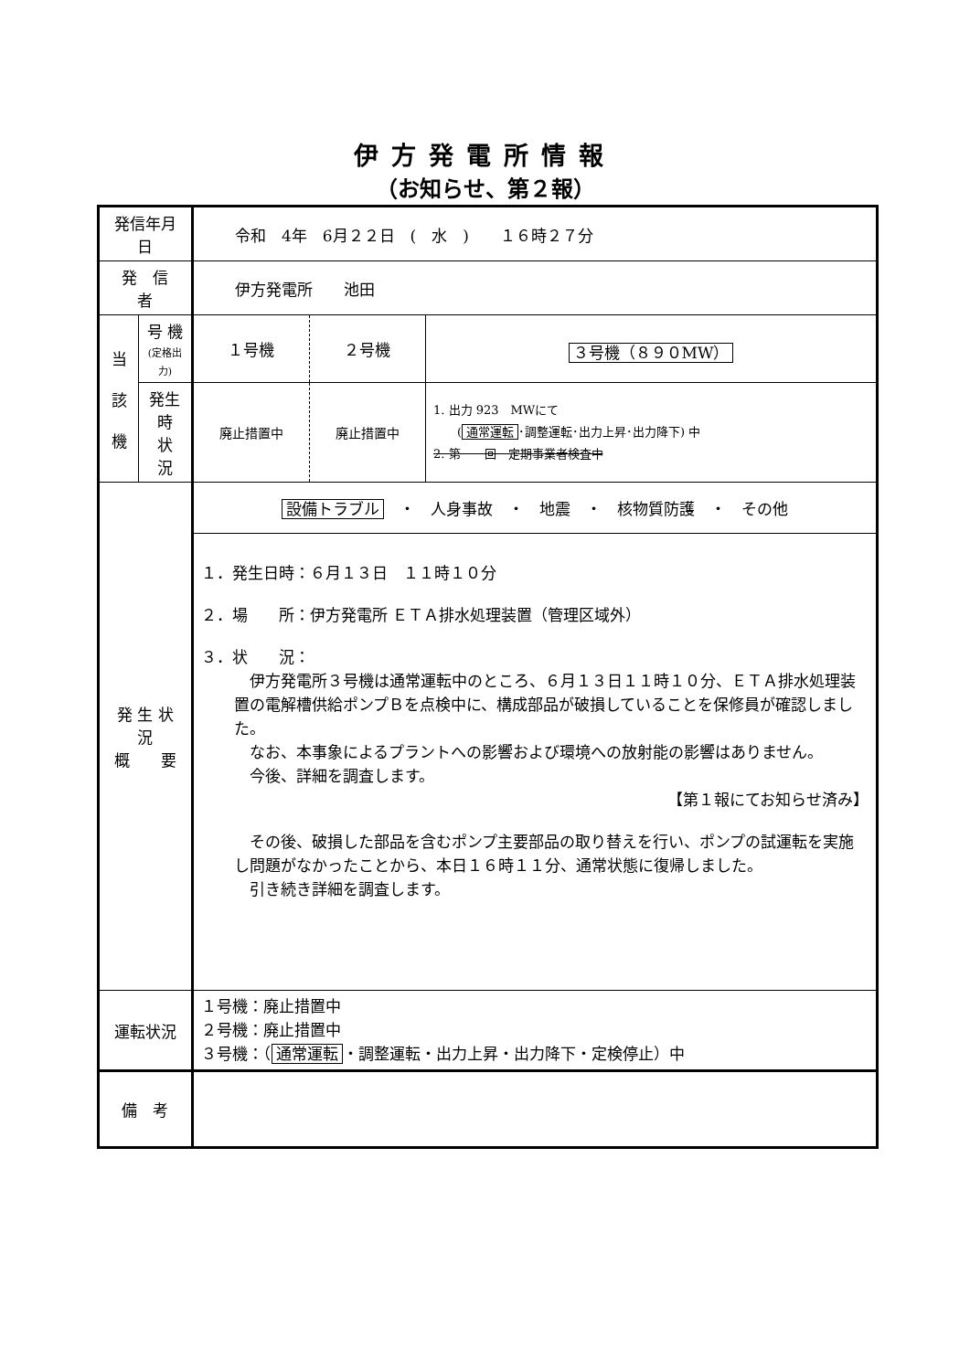伊方発電所情報
（お知らせ、第２報）
| 発信年月日 | | 令和 4年 6月２２日 ( 水 ) １６時２７分 | | |
| 発 信 者 | | 伊方発電所 池田 | | |
| 当 該 機 | 号 機 (定格出力) | １号機 | ２号機 | ３号機（８９０MW） |
| | 発生時 状 況 | 廃止措置中 | 廃止措置中 | 1. 出力 923 MWにて ( 通常運転 ･調整運転･出力上昇･出力降下) 中 2. 第 回 定期事業者検査中 |
| 発 生 状 況 概 要 | | 設備トラブル ・ 人身事故 ・ 地震 ・ 核物質防護 ・ その他 | | |
| | | １．発生日時：６月１３日 １１時１０分 ２．場 所：伊方発電所 ＥＴＡ排水処理装置（管理区域外） ３．状 況： 伊方発電所３号機は通常運転中のところ、６月１３日１１時１０分、ＥＴＡ排水処理装置の電解槽供給ポンプＢを点検中に、構成部品が破損していることを保修員が確認しました。 なお、本事象によるプラントへの影響および環境への放射能の影響はありません。 今後、詳細を調査します。 【第１報にてお知らせ済み】 その後、破損した部品を含むポンプ主要部品の取り替えを行い、ポンプの試運転を実施し問題がなかったことから、本日１６時１１分、通常状態に復帰しました。 引き続き詳細を調査します。 | | |
| 運転状況 | | １号機：廃止措置中 ２号機：廃止措置中 ３号機：（ 通常運転 ・調整運転・出力上昇・出力降下・定検停止）中 | | |
| 備 考 | | | | |